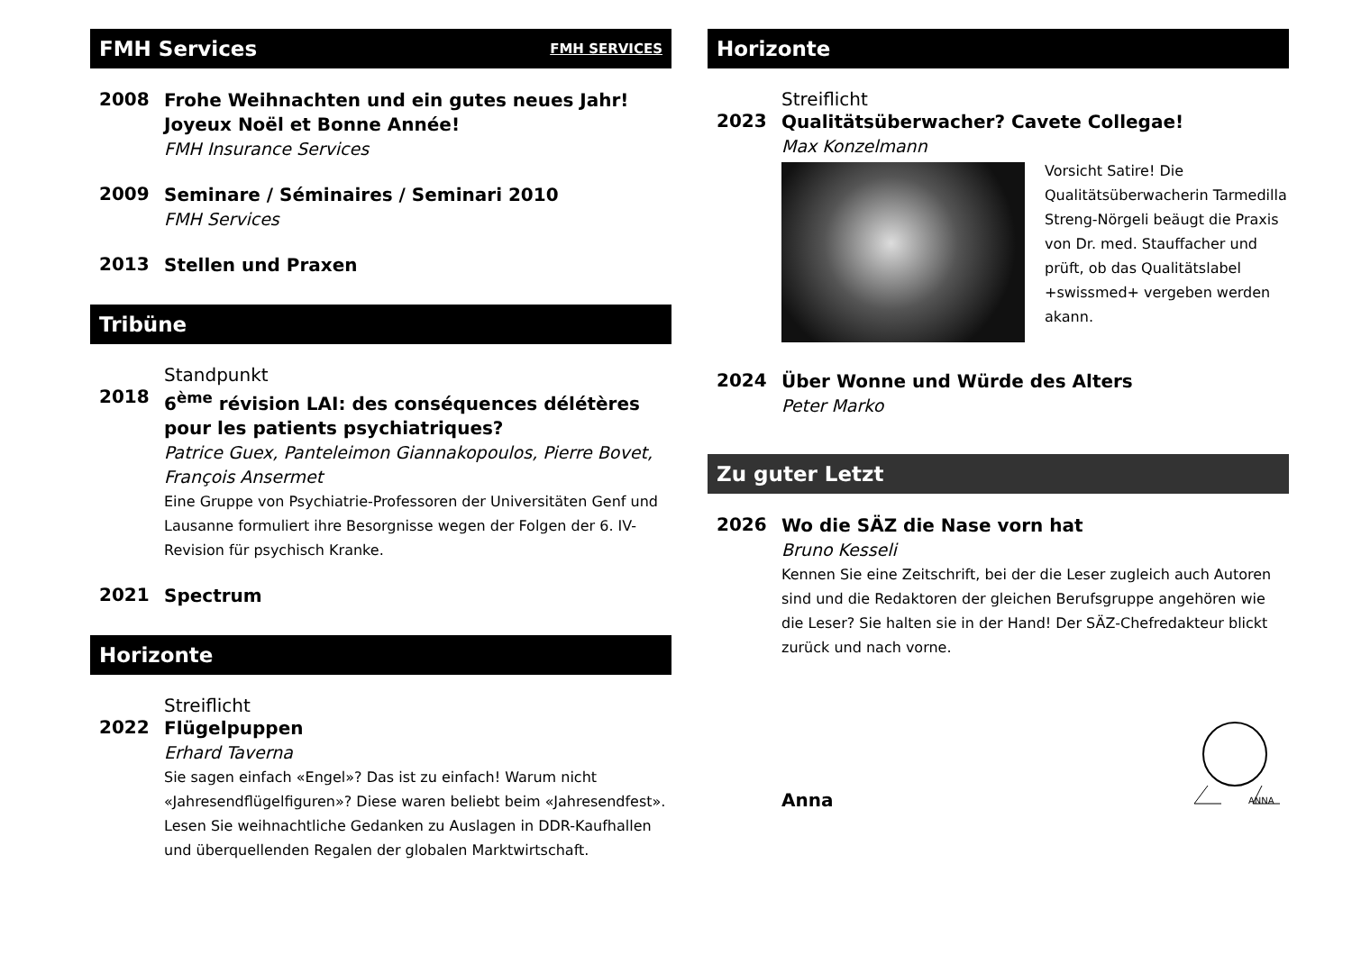FMH Services FMH SERVICES
2008
Frohe Weihnachten und ein gutes neues Jahr! Joyeux Noël et Bonne Année!
FMH Insurance Services
2009
Seminare / Séminaires / Seminari 2010
FMH Services
2013
Stellen und Praxen
Tribüne
Standpunkt
2018
6<sup>ème</sup> révision LAI: des conséquences délétères pour les patients psychiatriques?
Patrice Guex, Panteleimon Giannakopoulos, Pierre Bovet, François Ansermet
Eine Gruppe von Psychiatrie-Professoren der Universitäten Genf und Lausanne formuliert ihre Besorgnisse wegen der Folgen der 6. IV-Revision für psychisch Kranke.
2021
Spectrum
Horizonte
Streiflicht
2022
Flügelpuppen
Erhard Taverna
Sie sagen einfach «Engel»? Das ist zu einfach! Warum nicht «Jahresendflügelfiguren»? Diese waren beliebt beim «Jahresendfest». Lesen Sie weihnachtliche Gedanken zu Auslagen in DDR-Kaufhallen und überquellenden Regalen der globalen Marktwirtschaft.
Horizonte
Streiflicht
2023
Qualitätsüberwacher? Cavete Collegae!
Max Konzelmann
Vorsicht Satire! Die Qualitätsüberwacherin Tarmedilla Streng-Nörgeli beäugt die Praxis von Dr. med. Stauffacher und prüft, ob das Qualitätslabel +swissmed+ vergeben werden akann.
2024
Über Wonne und Würde des Alters
Peter Marko
Zu guter Letzt
2026
Wo die SÄZ die Nase vorn hat
Bruno Kesseli
Kennen Sie eine Zeitschrift, bei der die Leser zugleich auch Autoren sind und die Redaktoren der gleichen Berufsgruppe angehören wie die Leser? Sie halten sie in der Hand! Der SÄZ-Chefredakteur blickt zurück und nach vorne.
Anna
ANNA